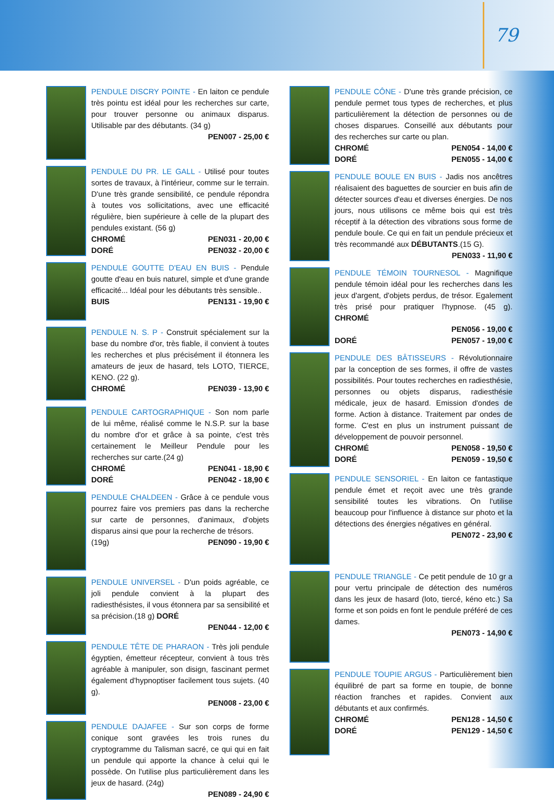79
PENDULE DISCRY POINTE - En laiton ce pendule très pointu est idéal pour les recherches sur carte, pour trouver personne ou animaux disparus. Utilisable par des débutants. (34 g)
PEN007 - 25,00 €
PENDULE DU PR. LE GALL - Utilisé pour toutes sortes de travaux, à l'intérieur, comme sur le terrain. D'une très grande sensibilité, ce pendule répondra à toutes vos sollicitations, avec une efficacité régulière, bien supérieure à celle de la plupart des pendules existant. (56 g)
CHROMÉ PEN031 - 20,00 €
DORÉ PEN032 - 20,00 €
PENDULE GOUTTE D'EAU EN BUIS - Pendule goutte d'eau en buis naturel, simple et d'une grande efficacité... Idéal pour les débutants très sensible..
BUIS PEN131 - 19,90 €
PENDULE N. S. P - Construit spécialement sur la base du nombre d'or, très fiable, il convient à toutes les recherches et plus précisément il étonnera les amateurs de jeux de hasard, tels LOTO, TIERCE, KENO. (22 g).
CHROMÉ PEN039 - 13,90 €
PENDULE CARTOGRAPHIQUE - Son nom parle de lui même, réalisé comme le N.S.P. sur la base du nombre d'or et grâce à sa pointe, c'est très certainement le Meilleur Pendule pour les recherches sur carte.(24 g)
CHROMÉ PEN041 - 18,90 €
DORÉ PEN042 - 18,90 €
PENDULE CHALDEEN - Grâce à ce pendule vous pourrez faire vos premiers pas dans la recherche sur carte de personnes, d'animaux, d'objets disparus ainsi que pour la recherche de trésors.
(19g) PEN090 - 19,90 €
PENDULE UNIVERSEL - D'un poids agréable, ce joli pendule convient à la plupart des radiesthésistes, il vous étonnera par sa sensibilité et sa précision.(18 g) DORÉ
PEN044 - 12,00 €
PENDULE TÊTE DE PHARAON - Très joli pendule égyptien, émetteur récepteur, convient à tous très agréable à manipuler, son disign, fascinant permet également d'hypnoptiser facilement tous sujets. (40 g).
PEN008 - 23,00 €
PENDULE DAJAFEE - Sur son corps de forme conique sont gravées les trois runes du cryptogramme du Talisman sacré, ce qui qui en fait un pendule qui apporte la chance à celui qui le possède. On l'utilise plus particulièrement dans les jeux de hasard. (24g)
PEN089 - 24,90 €
PENDULE CÔNE - D'une très grande précision, ce pendule permet tous types de recherches, et plus particulièrement la détection de personnes ou de choses disparues. Conseillé aux débutants pour des recherches sur carte ou plan.
CHROMÉ PEN054 - 14,00 €
DORÉ PEN055 - 14,00 €
PENDULE BOULE EN BUIS - Jadis nos ancêtres réalisaient des baguettes de sourcier en buis afin de détecter sources d'eau et diverses énergies. De nos jours, nous utilisons ce même bois qui est très réceptif à la détection des vibrations sous forme de pendule boule. Ce qui en fait un pendule précieux et très recommandé aux DÉBUTANTS.(15 G).
PEN033 - 11,90 €
PENDULE TÉMOIN TOURNESOL - Magnifique pendule témoin idéal pour les recherches dans les jeux d'argent, d'objets perdus, de trésor. Egalement très prisé pour pratiquer l'hypnose. (45 g). CHROMÉ
PEN056 - 19,00 €
DORÉ PEN057 - 19,00 €
PENDULE DES BÂTISSEURS - Révolutionnaire par la conception de ses formes, il offre de vastes possibilités. Pour toutes recherches en radiesthésie, personnes ou objets disparus, radiesthésie médicale, jeux de hasard. Emission d'ondes de forme. Action à distance. Traitement par ondes de forme. C'est en plus un instrument puissant de développement de pouvoir personnel.
CHROMÉ PEN058 - 19,50 €
DORÉ PEN059 - 19,50 €
PENDULE SENSORIEL - En laiton ce fantastique pendule émet et reçoit avec une très grande sensibilité toutes les vibrations. On l'utilise beaucoup pour l'influence à distance sur photo et la détections des énergies négatives en général.
PEN072 - 23,90 €
PENDULE TRIANGLE - Ce petit pendule de 10 gr a pour vertu principale de détection des numéros dans les jeux de hasard (loto, tiercé, kéno etc.) Sa forme et son poids en font le pendule préféré de ces dames.
PEN073 - 14,90 €
PENDULE TOUPIE ARGUS - Particulièrement bien équilibré de part sa forme en toupie, de bonne réaction franches et rapides. Convient aux débutants et aux confirmés.
CHROMÉ PEN128 - 14,50 €
DORÉ PEN129 - 14,50 €